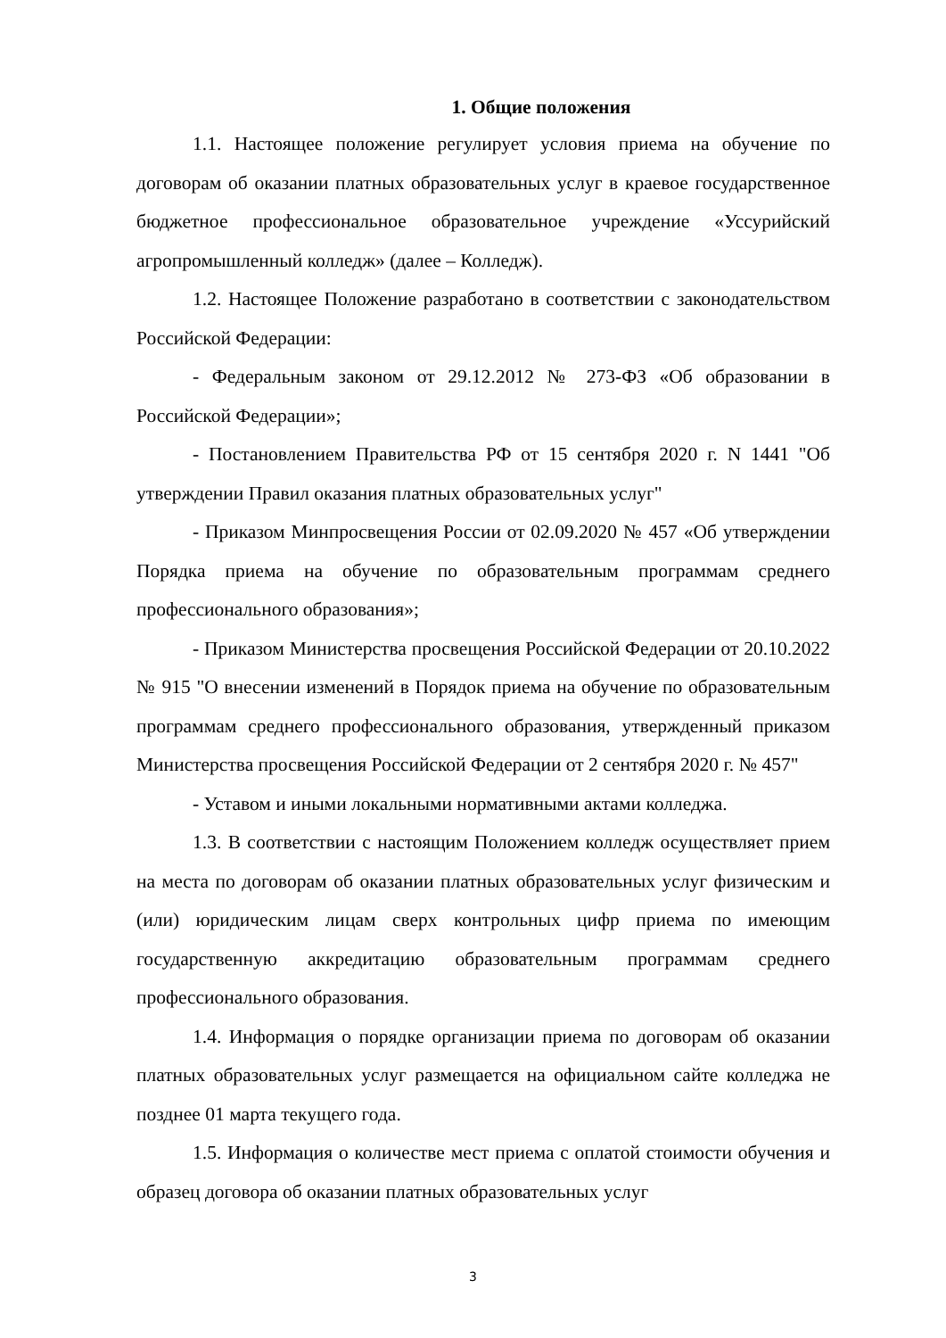1. Общие положения
1.1. Настоящее положение регулирует условия приема на обучение по договорам об оказании платных образовательных услуг в краевое государственное бюджетное профессиональное образовательное учреждение «Уссурийский агропромышленный колледж» (далее – Колледж).
1.2. Настоящее Положение разработано в соответствии с законодательством Российской Федерации:
- Федеральным законом от 29.12.2012 № 273-ФЗ «Об образовании в Российской Федерации»;
- Постановлением Правительства РФ от 15 сентября 2020 г. N 1441 "Об утверждении Правил оказания платных образовательных услуг"
- Приказом Минпросвещения России от 02.09.2020 № 457 «Об утверждении Порядка приема на обучение по образовательным программам среднего профессионального образования»;
- Приказом Министерства просвещения Российской Федерации от 20.10.2022 № 915 "О внесении изменений в Порядок приема на обучение по образовательным программам среднего профессионального образования, утвержденный приказом Министерства просвещения Российской Федерации от 2 сентября 2020 г. № 457"
- Уставом и иными локальными нормативными актами колледжа.
1.3. В соответствии с настоящим Положением колледж осуществляет прием на места по договорам об оказании платных образовательных услуг физическим и (или) юридическим лицам сверх контрольных цифр приема по имеющим государственную аккредитацию образовательным программам среднего профессионального образования.
1.4. Информация о порядке организации приема по договорам об оказании платных образовательных услуг размещается на официальном сайте колледжа не позднее 01 марта текущего года.
1.5. Информация о количестве мест приема с оплатой стоимости обучения и образец договора об оказании платных образовательных услуг
3